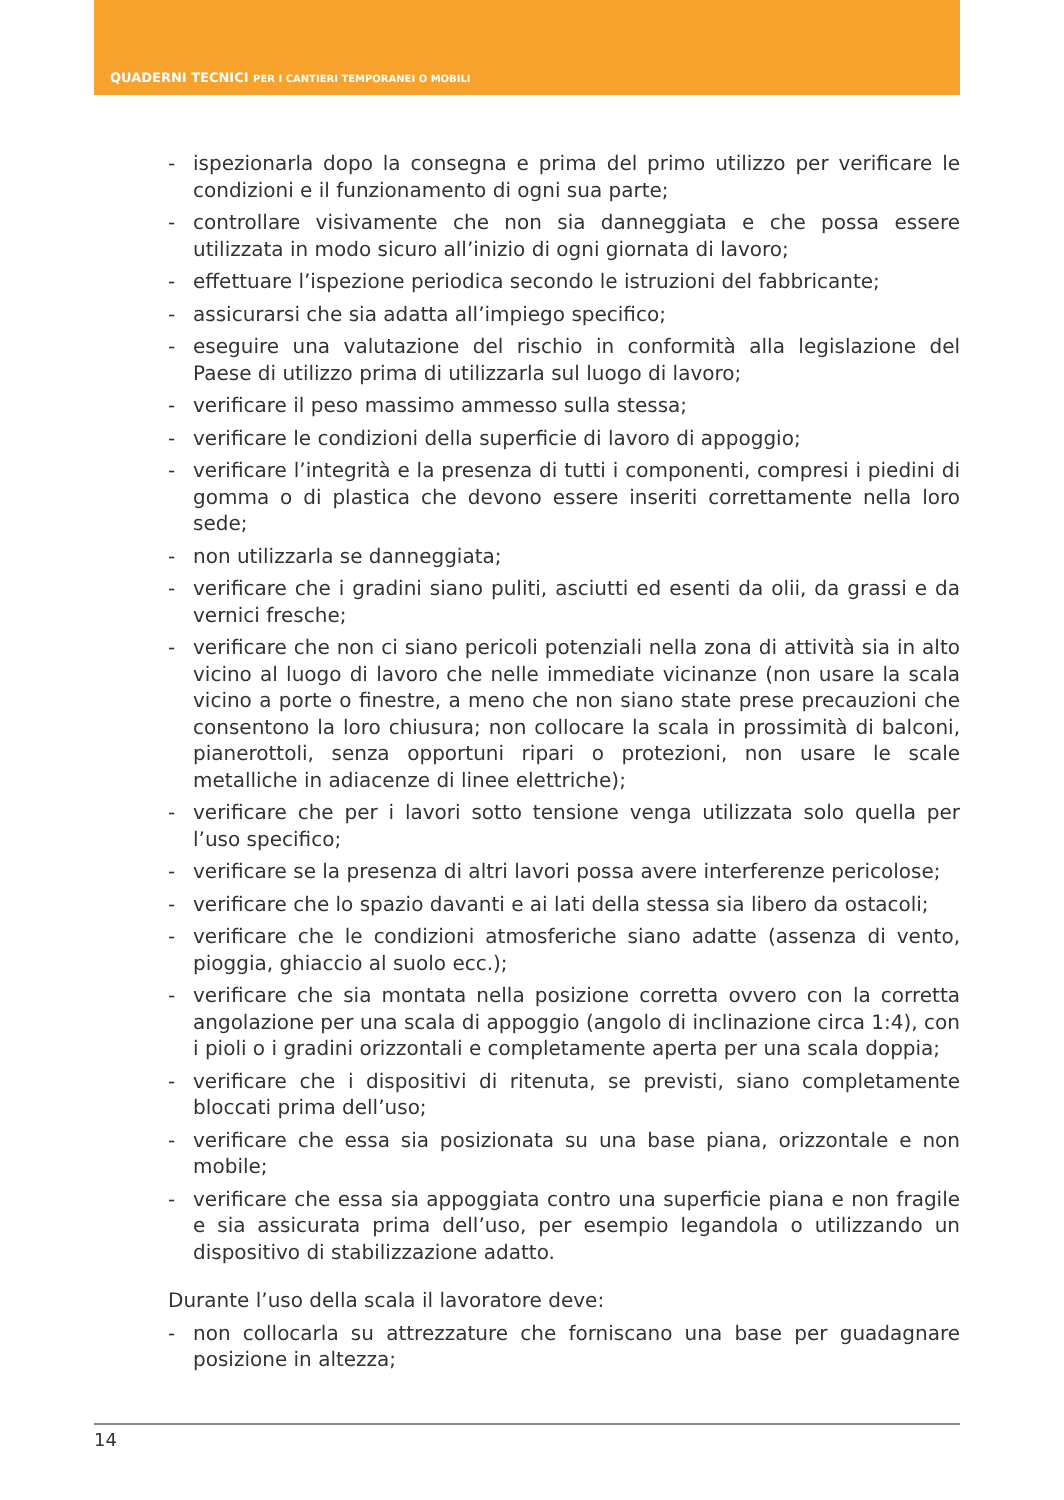QUADERNI TECNICI PER I CANTIERI TEMPORANEI O MOBILI
- ispezionarla dopo la consegna e prima del primo utilizzo per verificare le condizioni e il funzionamento di ogni sua parte;
- controllare visivamente che non sia danneggiata e che possa essere utilizzata in modo sicuro all’inizio di ogni giornata di lavoro;
- effettuare l’ispezione periodica secondo le istruzioni del fabbricante;
- assicurarsi che sia adatta all’impiego specifico;
- eseguire una valutazione del rischio in conformità alla legislazione del Paese di utilizzo prima di utilizzarla sul luogo di lavoro;
- verificare il peso massimo ammesso sulla stessa;
- verificare le condizioni della superficie di lavoro di appoggio;
- verificare l’integrità e la presenza di tutti i componenti, compresi i piedini di gomma o di plastica che devono essere inseriti correttamente nella loro sede;
- non utilizzarla se danneggiata;
- verificare che i gradini siano puliti, asciutti ed esenti da olii, da grassi e da vernici fresche;
- verificare che non ci siano pericoli potenziali nella zona di attività sia in alto vicino al luogo di lavoro che nelle immediate vicinanze (non usare la scala vicino a porte o finestre, a meno che non siano state prese precauzioni che consentono la loro chiusura; non collocare la scala in prossimità di balconi, pianerottoli, senza opportuni ripari o protezioni, non usare le scale metalliche in adiacenze di linee elettriche);
- verificare che per i lavori sotto tensione venga utilizzata solo quella per l’uso specifico;
- verificare se la presenza di altri lavori possa avere interferenze pericolose;
- verificare che lo spazio davanti e ai lati della stessa sia libero da ostacoli;
- verificare che le condizioni atmosferiche siano adatte (assenza di vento, pioggia, ghiaccio al suolo ecc.);
- verificare che sia montata nella posizione corretta ovvero con la corretta angolazione per una scala di appoggio (angolo di inclinazione circa 1:4), con i pioli o i gradini orizzontali e completamente aperta per una scala doppia;
- verificare che i dispositivi di ritenuta, se previsti, siano completamente bloccati prima dell’uso;
- verificare che essa sia posizionata su una base piana, orizzontale e non mobile;
- verificare che essa sia appoggiata contro una superficie piana e non fragile e sia assicurata prima dell’uso, per esempio legandola o utilizzando un dispositivo di stabilizzazione adatto.
Durante l’uso della scala il lavoratore deve:
- non collocarla su attrezzature che forniscano una base per guadagnare posizione in altezza;
14